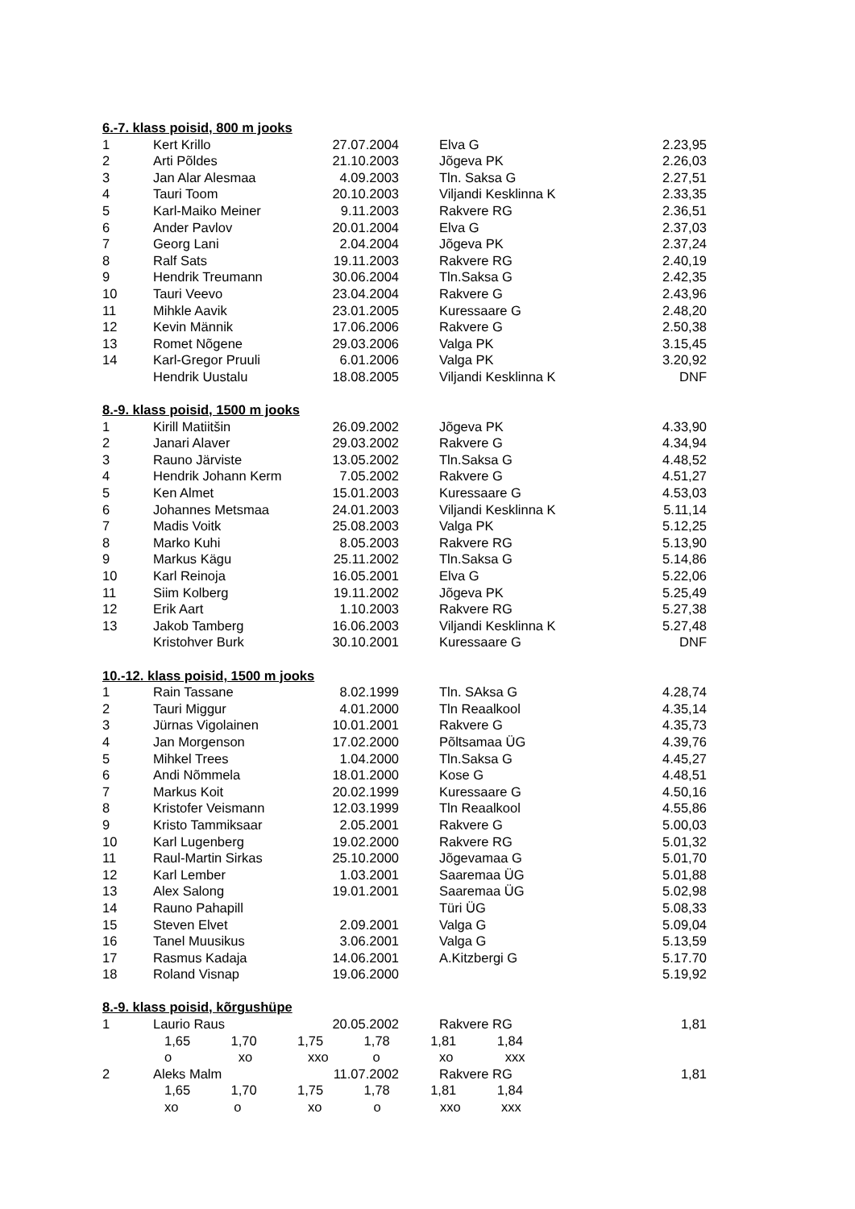| 6.-7. klass poisid, 800 m jooks | | | | | |
| 1 | Kert Krillo | 27.07.2004 | | Elva G | 2.23,95 |
| 2 | Arti Põldes | 21.10.2003 | | Jõgeva PK | 2.26,03 |
| 3 | Jan Alar Alesmaa | 4.09.2003 | | Tln. Saksa G | 2.27,51 |
| 4 | Tauri Toom | 20.10.2003 | | Viljandi Kesklinna K | 2.33,35 |
| 5 | Karl-Maiko Meiner | 9.11.2003 | | Rakvere RG | 2.36,51 |
| 6 | Ander Pavlov | 20.01.2004 | | Elva G | 2.37,03 |
| 7 | Georg Lani | 2.04.2004 | | Jõgeva PK | 2.37,24 |
| 8 | Ralf Sats | 19.11.2003 | | Rakvere RG | 2.40,19 |
| 9 | Hendrik Treumann | 30.06.2004 | | Tln.Saksa G | 2.42,35 |
| 10 | Tauri Veevo | 23.04.2004 | | Rakvere G | 2.43,96 |
| 11 | Mihkle Aavik | 23.01.2005 | | Kuressaare G | 2.48,20 |
| 12 | Kevin Männik | 17.06.2006 | | Rakvere G | 2.50,38 |
| 13 | Romet Nõgene | 29.03.2006 | | Valga PK | 3.15,45 |
| 14 | Karl-Gregor Pruuli | 6.01.2006 | | Valga PK | 3.20,92 |
| | Hendrik Uustalu | 18.08.2005 | | Viljandi Kesklinna K | DNF |
| 8.-9. klass poisid, 1500 m jooks | | | | | |
| 1 | Kirill Matiitšin | 26.09.2002 | | Jõgeva PK | 4.33,90 |
| 2 | Janari Alaver | 29.03.2002 | | Rakvere G | 4.34,94 |
| 3 | Rauno Järviste | 13.05.2002 | | Tln.Saksa G | 4.48,52 |
| 4 | Hendrik Johann Kerm | 7.05.2002 | | Rakvere G | 4.51,27 |
| 5 | Ken Almet | 15.01.2003 | | Kuressaare G | 4.53,03 |
| 6 | Johannes Metsmaa | 24.01.2003 | | Viljandi Kesklinna K | 5.11,14 |
| 7 | Madis Voitk | 25.08.2003 | | Valga PK | 5.12,25 |
| 8 | Marko Kuhi | 8.05.2003 | | Rakvere RG | 5.13,90 |
| 9 | Markus Kägu | 25.11.2002 | | Tln.Saksa G | 5.14,86 |
| 10 | Karl Reinoja | 16.05.2001 | | Elva G | 5.22,06 |
| 11 | Siim Kolberg | 19.11.2002 | | Jõgeva PK | 5.25,49 |
| 12 | Erik Aart | 1.10.2003 | | Rakvere RG | 5.27,38 |
| 13 | Jakob Tamberg | 16.06.2003 | | Viljandi Kesklinna K | 5.27,48 |
| | Kristohver Burk | 30.10.2001 | | Kuressaare G | DNF |
| 10.-12. klass poisid, 1500 m jooks | | | | | |
| 1 | Rain Tassane | 8.02.1999 | | Tln. SAksa G | 4.28,74 |
| 2 | Tauri Miggur | 4.01.2000 | | Tln Reaalkool | 4.35,14 |
| 3 | Jürnas Vigolainen | 10.01.2001 | | Rakvere G | 4.35,73 |
| 4 | Jan Morgenson | 17.02.2000 | | Põltsamaa ÜG | 4.39,76 |
| 5 | Mihkel Trees | 1.04.2000 | | Tln.Saksa G | 4.45,27 |
| 6 | Andi Nõmmela | 18.01.2000 | | Kose G | 4.48,51 |
| 7 | Markus Koit | 20.02.1999 | | Kuressaare G | 4.50,16 |
| 8 | Kristofer Veismann | 12.03.1999 | | Tln Reaalkool | 4.55,86 |
| 9 | Kristo Tammiksaar | 2.05.2001 | | Rakvere G | 5.00,03 |
| 10 | Karl Lugenberg | 19.02.2000 | | Rakvere RG | 5.01,32 |
| 11 | Raul-Martin Sirkas | 25.10.2000 | | Jõgevamaa G | 5.01,70 |
| 12 | Karl Lember | 1.03.2001 | | Saaremaa ÜG | 5.01,88 |
| 13 | Alex Salong | 19.01.2001 | | Saaremaa ÜG | 5.02,98 |
| 14 | Rauno Pahapill | | | Türi ÜG | 5.08,33 |
| 15 | Steven Elvet | 2.09.2001 | | Valga G | 5.09,04 |
| 16 | Tanel Muusikus | 3.06.2001 | | Valga G | 5.13,59 |
| 17 | Rasmus Kadaja | 14.06.2001 | | A.Kitzbergi G | 5.17.70 |
| 18 | Roland Visnap | 19.06.2000 | | | 5.19,92 |
| 8.-9. klass poisid, kõrgushüpe | | | | | |
| 1 | Laurio Raus | 20.05.2002 | | Rakvere RG | 1,81 |
| | 1,65 1,70 1,75 1,78 1,81 1,84 | | | | |
| | o xo xxo o xo xxx | | | | |
| 2 | Aleks Malm | 11.07.2002 | | Rakvere RG | 1,81 |
| | 1,65 1,70 1,75 1,78 1,81 1,84 | | | | |
| | xo o xo o xxo xxx | | | | |